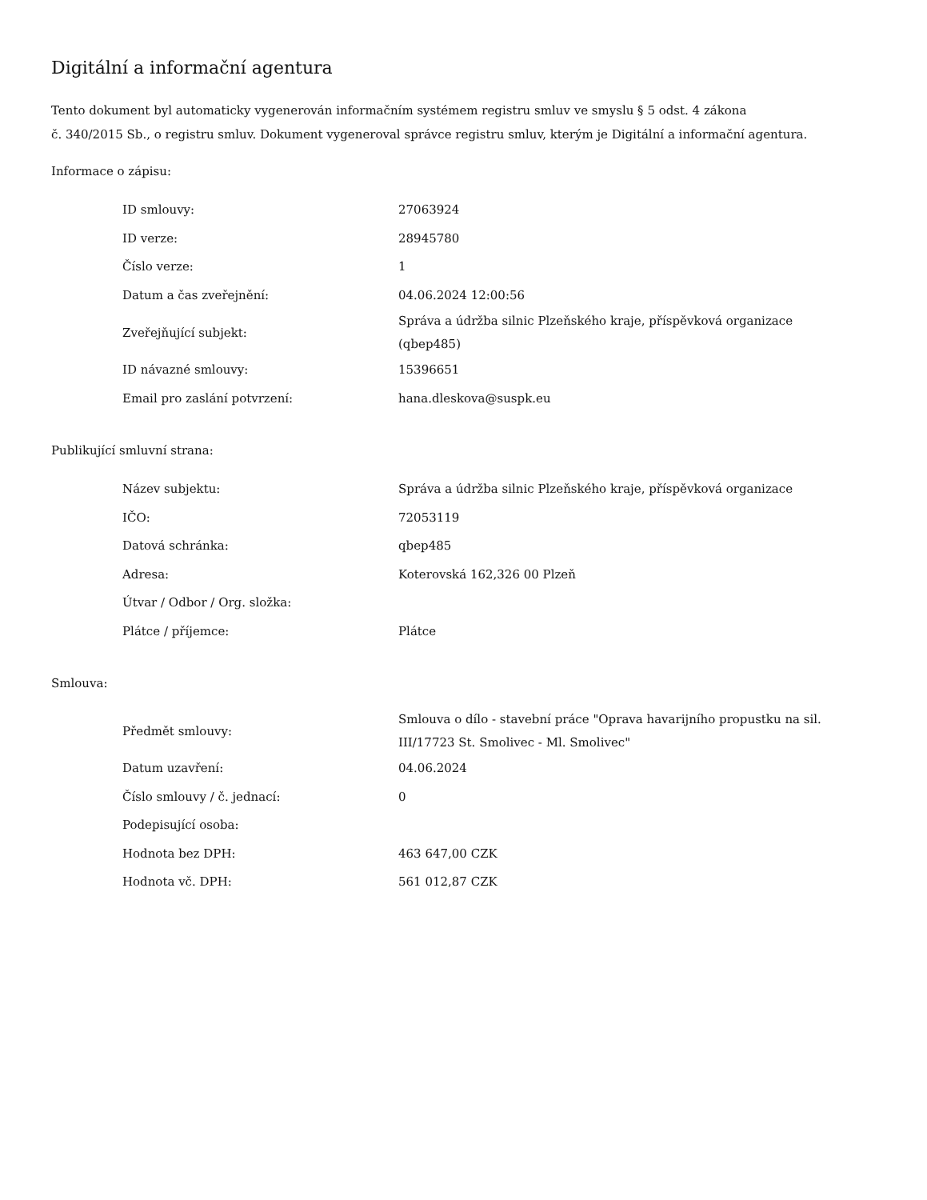Digitální a informační agentura
Tento dokument byl automaticky vygenerován informačním systémem registru smluv ve smyslu § 5 odst. 4 zákona
č. 340/2015 Sb., o registru smluv. Dokument vygeneroval správce registru smluv, kterým je Digitální a informační agentura.
Informace o zápisu:
| ID smlouvy: | 27063924 |
| ID verze: | 28945780 |
| Číslo verze: | 1 |
| Datum a čas zveřejnění: | 04.06.2024 12:00:56 |
| Zveřejňující subjekt: | Správa a údržba silnic Plzeňského kraje, příspěvková organizace (qbep485) |
| ID návazné smlouvy: | 15396651 |
| Email pro zaslání potvrzení: | hana.dleskova@suspk.eu |
Publikující smluvní strana:
| Název subjektu: | Správa a údržba silnic Plzeňského kraje, příspěvková organizace |
| IČO: | 72053119 |
| Datová schránka: | qbep485 |
| Adresa: | Koterovská 162,326 00 Plzeň |
| Útvar / Odbor / Org. složka: | |
| Plátce / příjemce: | Plátce |
Smlouva:
| Předmět smlouvy: | Smlouva o dílo - stavební práce "Oprava havarijního propustku na sil. III/17723 St. Smolivec - Ml. Smolivec" |
| Datum uzavření: | 04.06.2024 |
| Číslo smlouvy / č. jednací: | 0 |
| Podepisující osoba: | |
| Hodnota bez DPH: | 463 647,00 CZK |
| Hodnota vč. DPH: | 561 012,87 CZK |